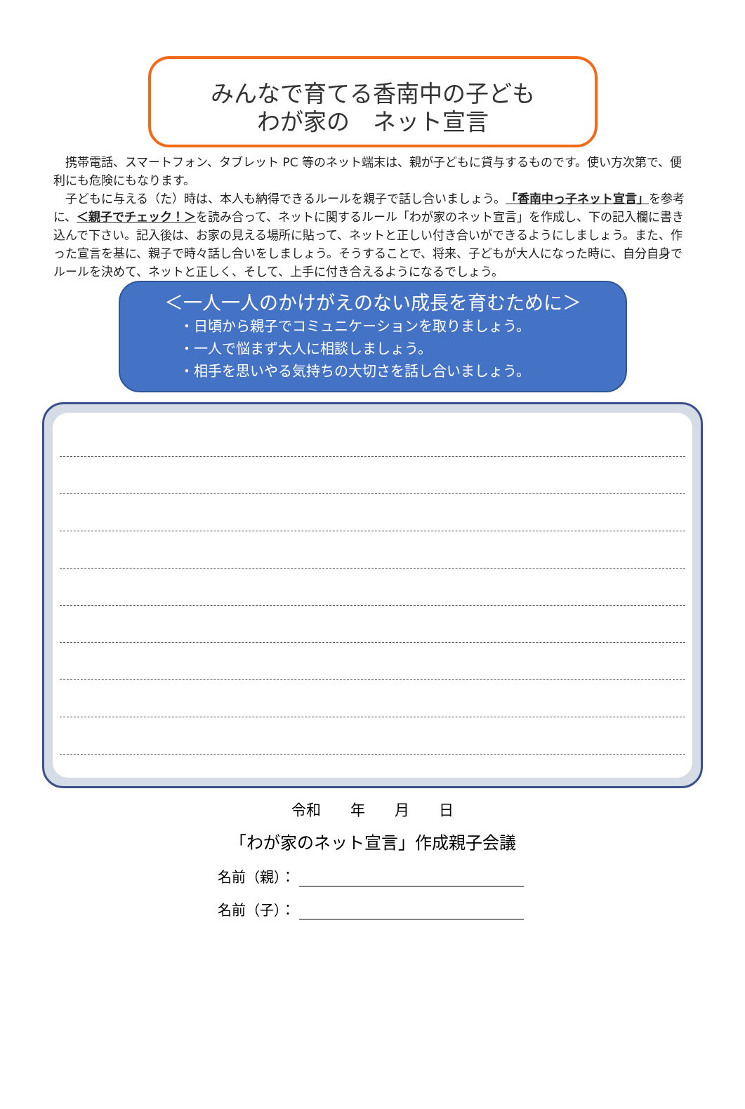みんなで育てる香南中の子ども
わが家の　ネット宣言
携帯電話、スマートフォン、タブレット PC 等のネット端末は、親が子どもに貸与するものです。使い方次第で、便利にも危険にもなります。
子どもに与える（た）時は、本人も納得できるルールを親子で話し合いましょう。「香南中っ子ネット宣言」を参考に、＜親子でチェック！＞を読み合って、ネットに関するルール「わが家のネット宣言」を作成し、下の記入欄に書き込んで下さい。記入後は、お家の見える場所に貼って、ネットと正しい付き合いができるようにしましょう。また、作った宣言を基に、親子で時々話し合いをしましょう。そうすることで、将来、子どもが大人になった時に、自分自身でルールを決めて、ネットと正しく、そして、上手に付き合えるようになるでしょう。
＜一人一人のかけがえのない成長を育むために＞
・日頃から親子でコミュニケーションを取りましょう。
・一人で悩まず大人に相談しましょう。
・相手を思いやる気持ちの大切さを話し合いましょう。
令和　　年　　月　　日
「わが家のネット宣言」作成親子会議
名前（親）：
名前（子）：